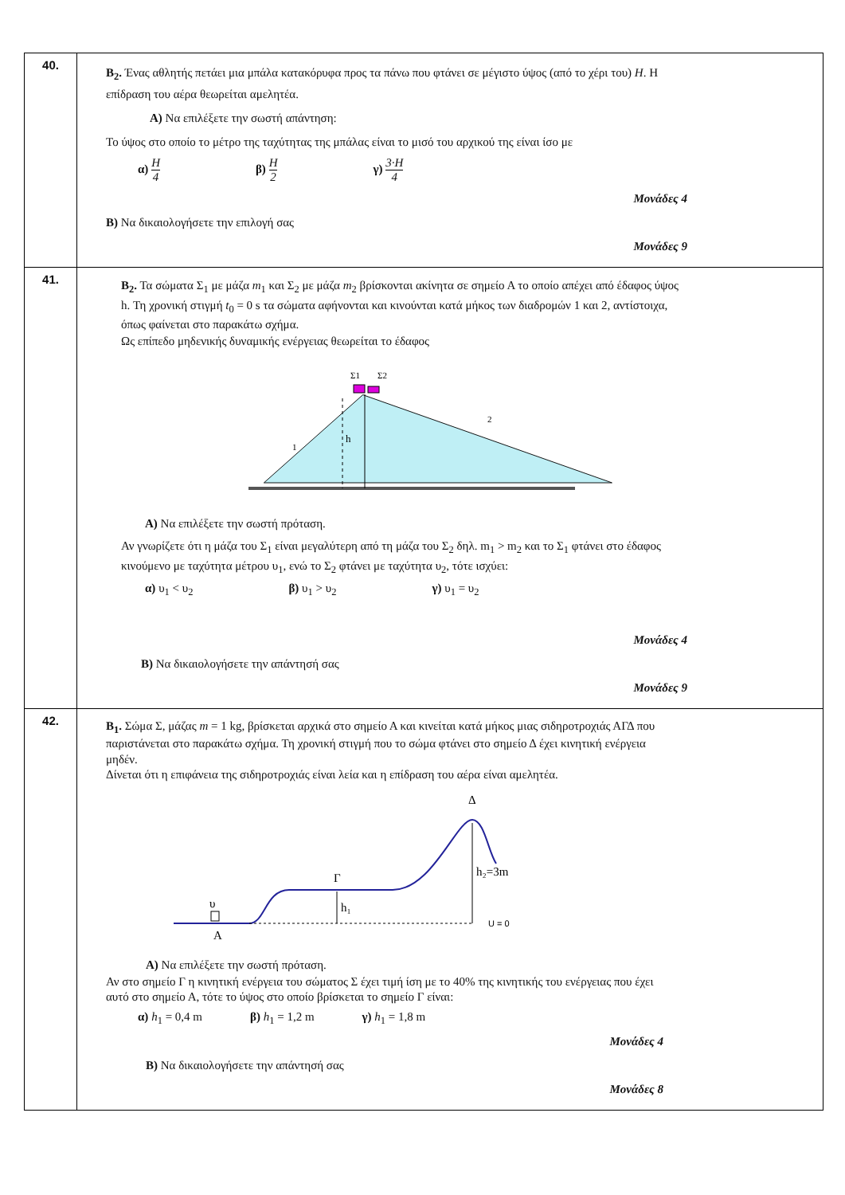| 40. | Β<sub>2</sub>. Ένας αθλητής πετάει μια μπάλα κατακόρυφα προς τα πάνω που φτάνει σε μέγιστο ύψος (από το χέρι του) H . Η επίδραση του αέρα θεωρείται αμελητέα. Α) Να επιλέξετε την σωστή απάντηση: Το ύψος στο οποίο το μέτρο της ταχύτητας της μπάλας είναι το μισό του αρχικού της είναι ίσο με α) H 4 β) H 2 γ) 3·H 4 Μονάδες 4 Β) Να δικαιολογήσετε την επιλογή σας Μονάδες 9 |
| 41. | Β<sub>2</sub>. Τα σώματα Σ<sub>1</sub> με μάζα m<sub>1</sub> και Σ<sub>2</sub> με μάζα m<sub>2</sub> βρίσκονται ακίνητα σε σημείο Α το οποίο απέχει από έδαφος ύψος h. Τη χρονική στιγμή t<sub>0</sub> = 0 s τα σώματα αφήνονται και κινούνται κατά μήκος των διαδρομών 1 και 2, αντίστοιχα, όπως φαίνεται στο παρακάτω σχήμα. Ως επίπεδο μηδενικής δυναμικής ενέργειας θεωρείται το έδαφος Σ1 Σ2 h 1 2 Α) Να επιλέξετε την σωστή πρόταση. Αν γνωρίζετε ότι η μάζα του Σ<sub>1</sub> είναι μεγαλύτερη από τη μάζα του Σ<sub>2</sub> δηλ. m<sub>1</sub> > m<sub>2</sub> και το Σ<sub>1</sub> φτάνει στο έδαφος κινούμενο με ταχύτητα μέτρου υ<sub>1</sub>, ενώ το Σ<sub>2</sub> φτάνει με ταχύτητα υ<sub>2</sub>, τότε ισχύει: α) υ<sub>1</sub> < υ<sub>2</sub> β) υ<sub>1</sub> > υ<sub>2</sub> γ) υ<sub>1</sub> = υ<sub>2</sub> Μονάδες 4 Β) Να δικαιολογήσετε την απάντησή σας Μονάδες 9 |
| 42. | Β<sub>1</sub>. Σώμα Σ, μάζας m = 1 kg, βρίσκεται αρχικά στο σημείο Α και κινείται κατά μήκος μιας σιδηροτροχιάς ΑΓΔ που παριστάνεται στο παρακάτω σχήμα. Τη χρονική στιγμή που το σώμα φτάνει στο σημείο Δ έχει κινητική ενέργεια μηδέν. Δίνεται ότι η επιφάνεια της σιδηροτροχιάς είναι λεία και η επίδραση του αέρα είναι αμελητέα. Γ Δ h₁ h₂=3m U = 0 Α υ Α) Να επιλέξετε την σωστή πρόταση. Αν στο σημείο Γ η κινητική ενέργεια του σώματος Σ έχει τιμή ίση με το 40% της κινητικής του ενέργειας που έχει αυτό στο σημείο Α, τότε το ύψος στο οποίο βρίσκεται το σημείο Γ είναι: α) h<sub>1</sub> = 0,4 m β) h<sub>1</sub> = 1,2 m γ) h<sub>1</sub> = 1,8 m Μονάδες 4 Β) Να δικαιολογήσετε την απάντησή σας Μονάδες 8 |